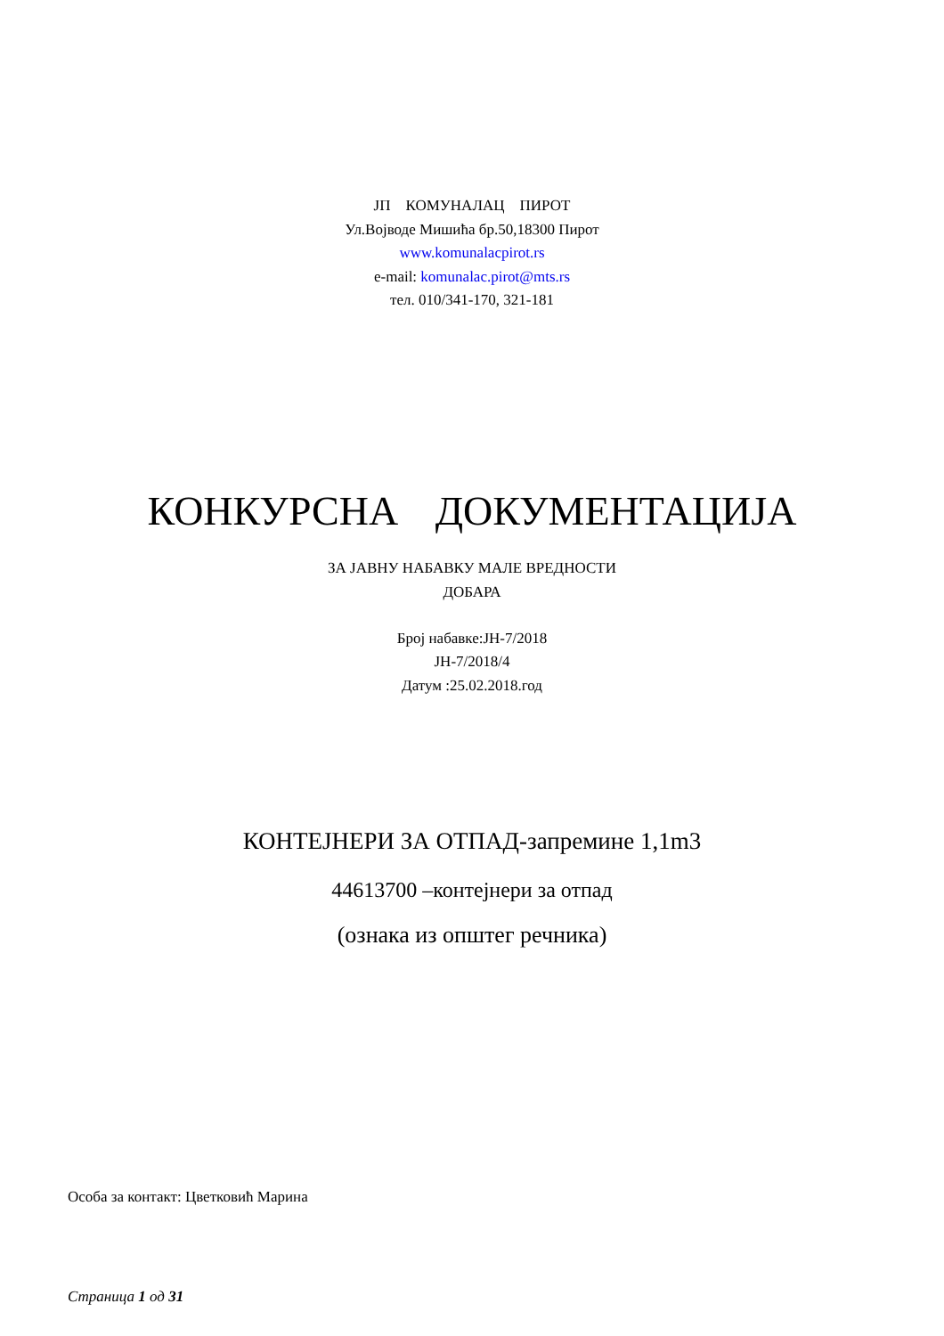ЈП КОМУНАЛАЦ ПИРОТ
Ул.Војводе Мишића бр.50,18300 Пирот
www.komunalacpirot.rs
e-mail: komunalac.pirot@mts.rs
тел. 010/341-170, 321-181
КОНКУРСНА ДОКУМЕНТАЦИЈА
ЗА ЈАВНУ НАБАВКУ МАЛЕ ВРЕДНОСТИ
ДОБАРА
Број набавке:ЈН-7/2018
ЈН-7/2018/4
Датум :25.02.2018.год
КОНТЕЈНЕРИ ЗА ОТПАД-запремине 1,1m3
44613700 –контејнери за отпад
(ознака из општег речника)
Особа за контакт: Цветковић Марина
Страница 1 од 31